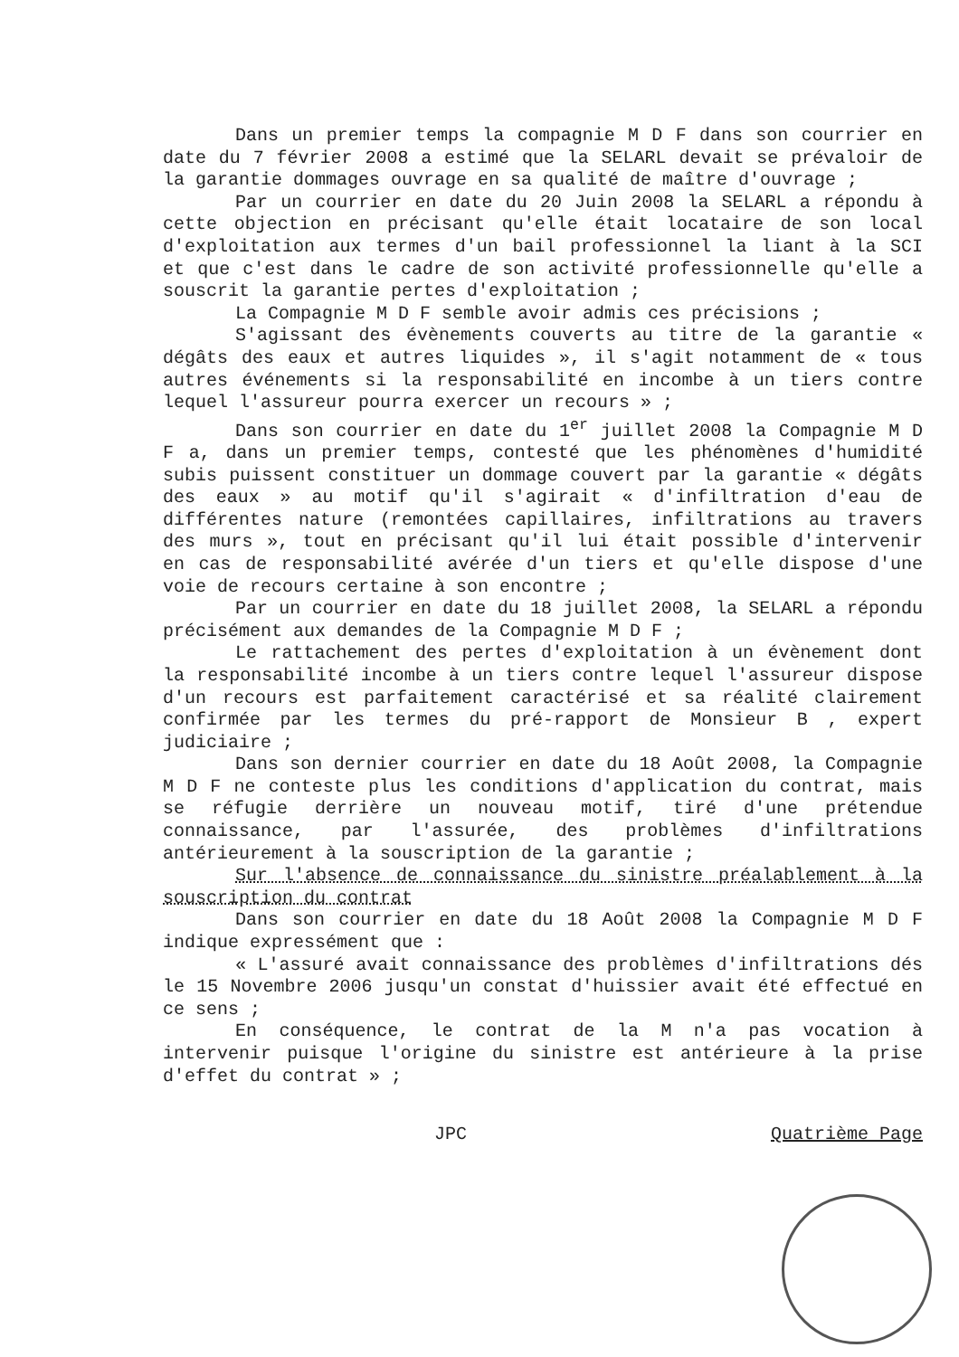Dans un premier temps la compagnie M D F dans son courrier en date du 7 février 2008 a estimé que la SELARL devait se prévaloir de la garantie dommages ouvrage en sa qualité de maître d'ouvrage ;
Par un courrier en date du 20 Juin 2008 la SELARL a répondu à cette objection en précisant qu'elle était locataire de son local d'exploitation aux termes d'un bail professionnel la liant à la SCI et que c'est dans le cadre de son activité professionnelle qu'elle a souscrit la garantie pertes d'exploitation ;
La Compagnie M D F semble avoir admis ces précisions ;
S'agissant des évènements couverts au titre de la garantie « dégâts des eaux et autres liquides », il s'agit notamment de « tous autres événements si la responsabilité en incombe à un tiers contre lequel l'assureur pourra exercer un recours » ;
Dans son courrier en date du 1<sup>er</sup> juillet 2008 la Compagnie M D F a, dans un premier temps, contesté que les phénomènes d'humidité subis puissent constituer un dommage couvert par la garantie « dégâts des eaux » au motif qu'il s'agirait « d'infiltration d'eau de différentes nature (remontées capillaires, infiltrations au travers des murs », tout en précisant qu'il lui était possible d'intervenir en cas de responsabilité avérée d'un tiers et qu'elle dispose d'une voie de recours certaine à son encontre ;
Par un courrier en date du 18 juillet 2008, la SELARL a répondu précisément aux demandes de la Compagnie M D F ;
Le rattachement des pertes d'exploitation à un évènement dont la responsabilité incombe à un tiers contre lequel l'assureur dispose d'un recours est parfaitement caractérisé et sa réalité clairement confirmée par les termes du pré-rapport de Monsieur B , expert judiciaire ;
Dans son dernier courrier en date du 18 Août 2008, la Compagnie M D F ne conteste plus les conditions d'application du contrat, mais se réfugie derrière un nouveau motif, tiré d'une prétendue connaissance, par l'assurée, des problèmes d'infiltrations antérieurement à la souscription de la garantie ;
Sur l'absence de connaissance du sinistre préalablement à la souscription du contrat
Dans son courrier en date du 18 Août 2008 la Compagnie M D F indique expressément que :
« L'assuré avait connaissance des problèmes d'infiltrations dés le 15 Novembre 2006 jusqu'un constat d'huissier avait été effectué en ce sens ;
En conséquence, le contrat de la M n'a pas vocation à intervenir puisque l'origine du sinistre est antérieure à la prise d'effet du contrat » ;
JPC Quatrième Page